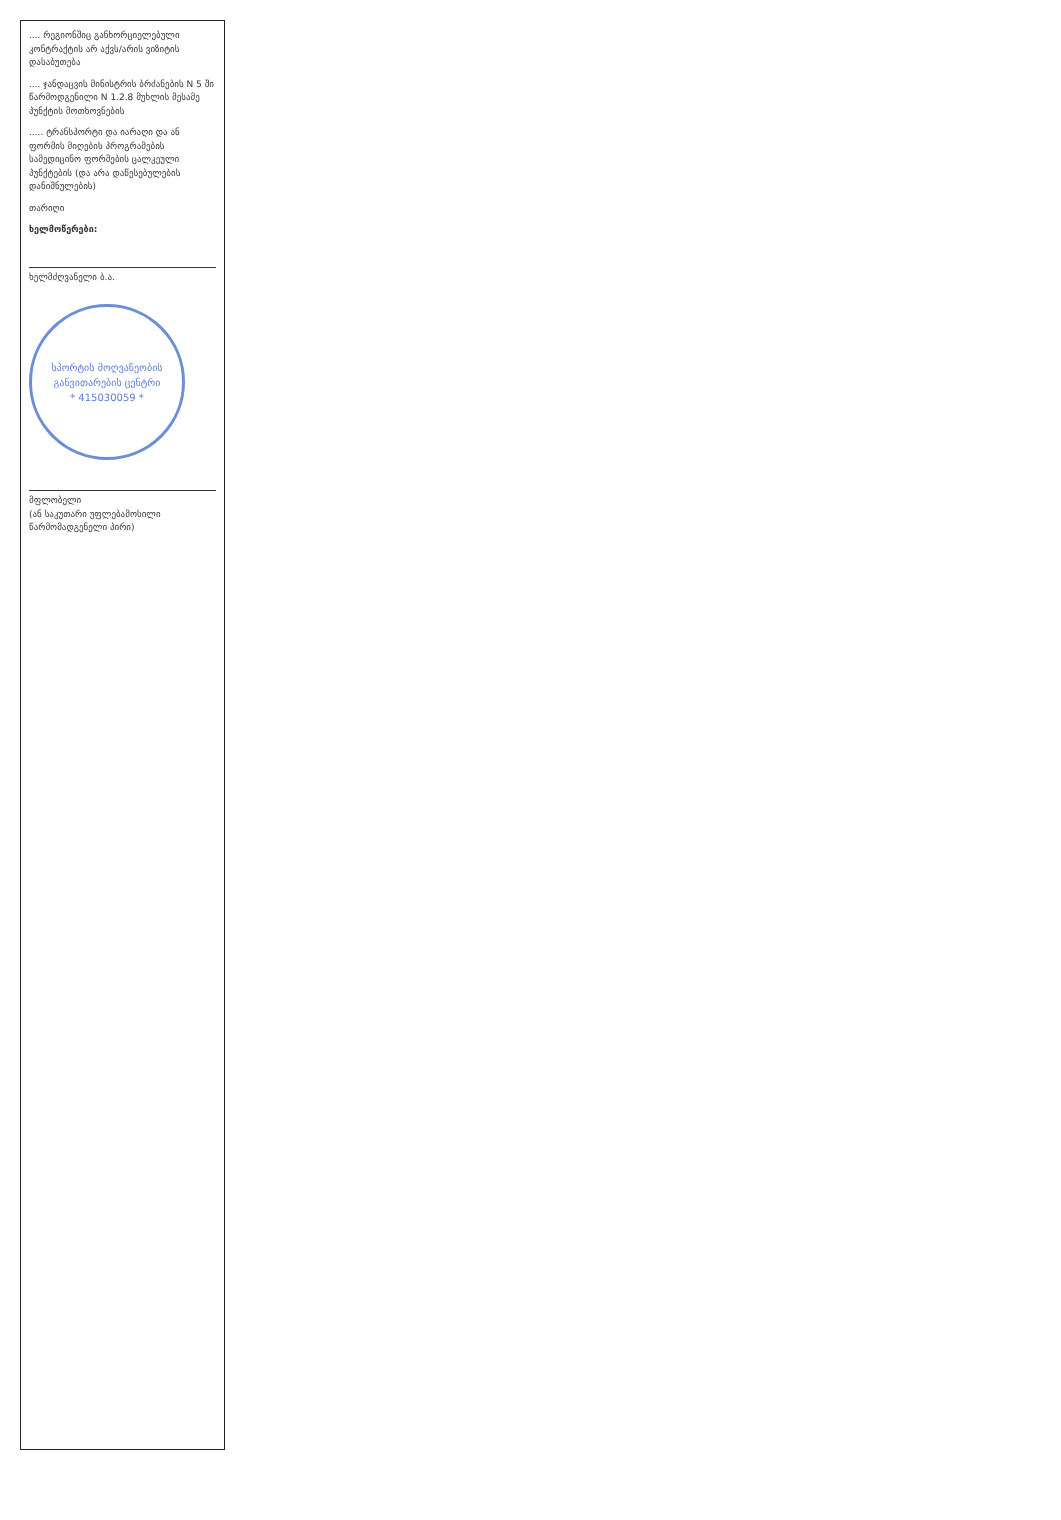.... რეგიონშიც განხორციელებული კონტრაქტის არ აქვს/არის ვიზიტის დასაბუთება
.... ჯანდაცვის მინისტრის ბრძანების N 5 ში წარმოდგენილი N 1.2.8 მუხლის მესამე პუნქტის მოთხოვნების
..... ტრანსპორტი და იარაღი და ან ფორმის მიღების პროგრამების სამედიცინო ფორმების ცალკეული პუნქტების (და არა დაწესებულების დანიშნულების)
თარიღი
ხელმოწერები:
ხელმძღვანელი ბ.ა.
სპორტის მოღვაწეობის განვითარების ცენტრი
* 415030059 *
მფლობელი
(ან საკუთარი უფლებამოსილი წარმომადგენელი პირი)